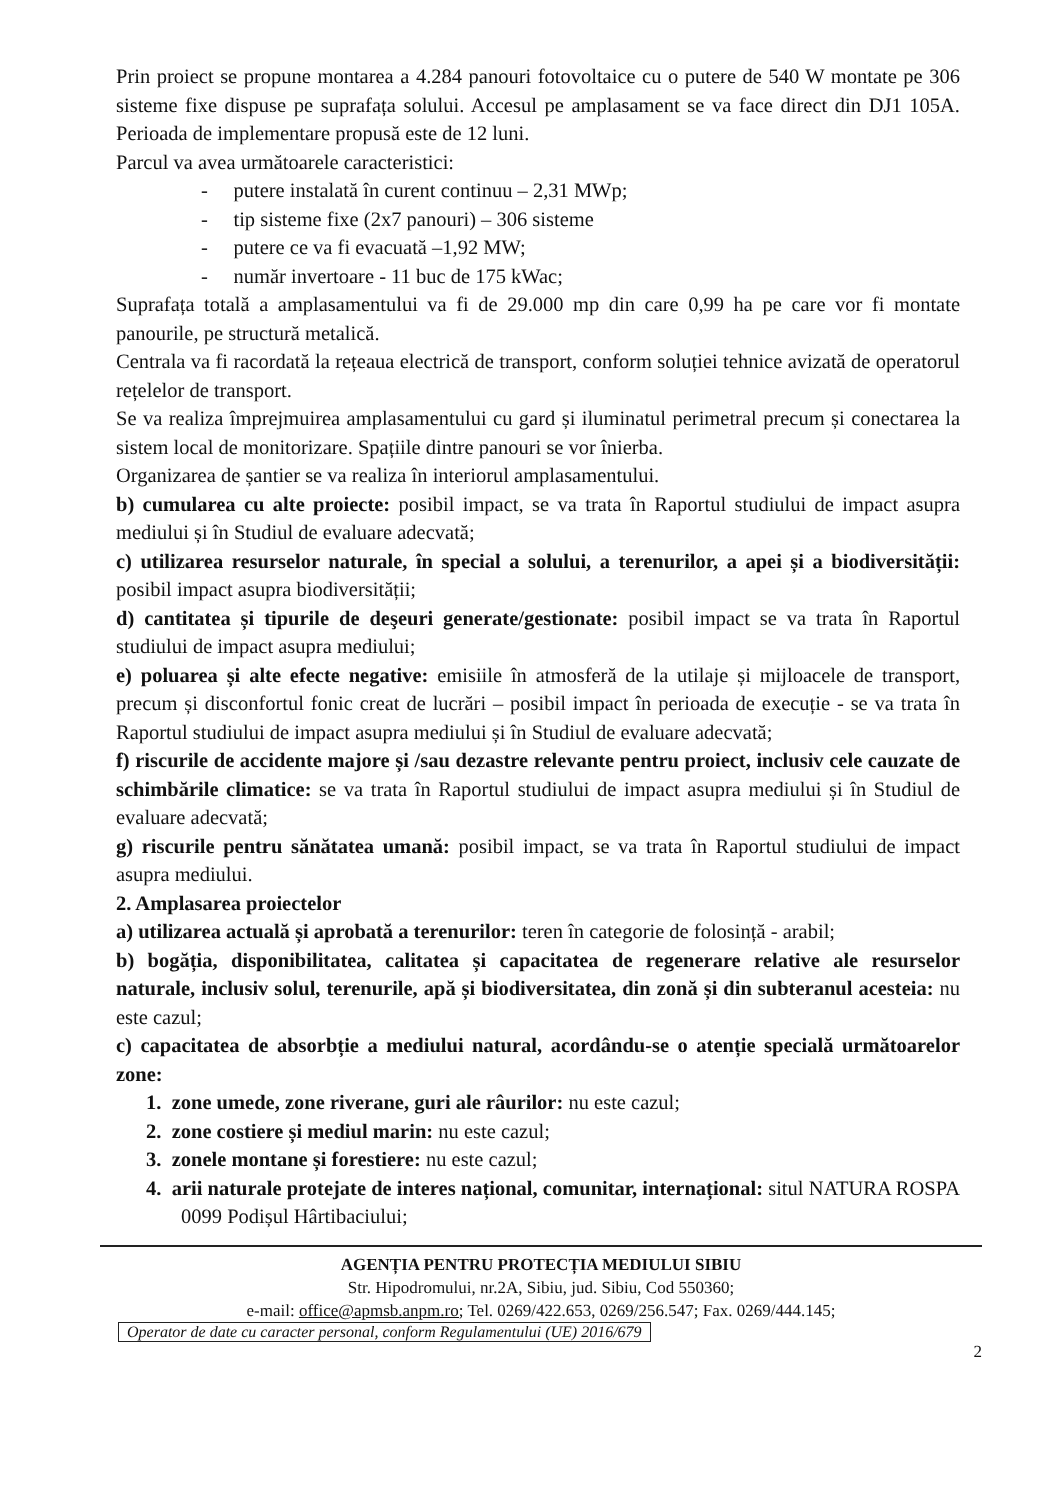Prin proiect se propune montarea a 4.284 panouri fotovoltaice cu o putere de 540 W montate pe 306 sisteme fixe dispuse pe suprafața solului. Accesul pe amplasament se va face direct din DJ1 105A. Perioada de implementare propusă este de 12 luni.
Parcul va avea următoarele caracteristici:
- putere instalată în curent continuu – 2,31 MWp;
- tip sisteme fixe (2x7 panouri) – 306 sisteme
- putere ce va fi evacuată –1,92 MW;
- număr invertoare - 11 buc de 175 kWac;
Suprafața totală a amplasamentului va fi de 29.000 mp din care 0,99 ha pe care vor fi montate panourile, pe structură metalică.
Centrala va fi racordată la rețeaua electrică de transport, conform soluției tehnice avizată de operatorul rețelelor de transport.
Se va realiza împrejmuirea amplasamentului cu gard și iluminatul perimetral precum și conectarea la sistem local de monitorizare. Spațiile dintre panouri se vor înierba.
Organizarea de șantier se va realiza în interiorul amplasamentului.
b) cumularea cu alte proiecte: posibil impact, se va trata în Raportul studiului de impact asupra mediului și în Studiul de evaluare adecvată;
c) utilizarea resurselor naturale, în special a solului, a terenurilor, a apei și a biodiversității: posibil impact asupra biodiversității;
d) cantitatea și tipurile de deşeuri generate/gestionate: posibil impact se va trata în Raportul studiului de impact asupra mediului;
e) poluarea și alte efecte negative: emisiile în atmosferă de la utilaje și mijloacele de transport, precum și disconfortul fonic creat de lucrări – posibil impact în perioada de execuție - se va trata în Raportul studiului de impact asupra mediului și în Studiul de evaluare adecvată;
f) riscurile de accidente majore și /sau dezastre relevante pentru proiect, inclusiv cele cauzate de schimbările climatice: se va trata în Raportul studiului de impact asupra mediului și în Studiul de evaluare adecvată;
g) riscurile pentru sănătatea umană: posibil impact, se va trata în Raportul studiului de impact asupra mediului.
2. Amplasarea proiectelor
a) utilizarea actuală și aprobată a terenurilor: teren în categorie de folosință - arabil;
b) bogăția, disponibilitatea, calitatea și capacitatea de regenerare relative ale resurselor naturale, inclusiv solul, terenurile, apă și biodiversitatea, din zonă și din subteranul acesteia: nu este cazul;
c) capacitatea de absorbție a mediului natural, acordându-se o atenție specială următoarelor zone:
1. zone umede, zone riverane, guri ale râurilor: nu este cazul;
2. zone costiere și mediul marin: nu este cazul;
3. zonele montane și forestiere: nu este cazul;
4. arii naturale protejate de interes național, comunitar, internațional: situl NATURA ROSPA 0099 Podișul Hârtibaciului;
AGENȚIA PENTRU PROTECȚIA MEDIULUI SIBIU
Str. Hipodromului, nr.2A, Sibiu, jud. Sibiu, Cod 550360;
e-mail: office@apmsb.anpm.ro; Tel. 0269/422.653, 0269/256.547; Fax. 0269/444.145;
Operator de date cu caracter personal, conform Regulamentului (UE) 2016/679
2